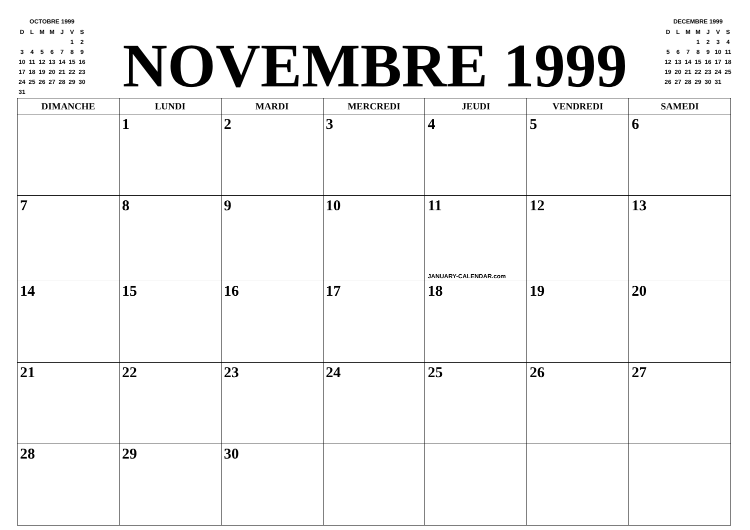OCTOBRE 1999
| D | L | M | M | J | V | S |
| | | | | | 1 | 2 |
| 3 | 4 | 5 | 6 | 7 | 8 | 9 |
| 10 | 11 | 12 | 13 | 14 | 15 | 16 |
| 17 | 18 | 19 | 20 | 21 | 22 | 23 |
| 24 | 25 | 26 | 27 | 28 | 29 | 30 |
| 31 | | | | | | |
NOVEMBRE 1999
DECEMBRE 1999
| D | L | M | M | J | V | S |
| | | | 1 | 2 | 3 | 4 |
| 5 | 6 | 7 | 8 | 9 | 10 | 11 |
| 12 | 13 | 14 | 15 | 16 | 17 | 18 |
| 19 | 20 | 21 | 22 | 23 | 24 | 25 |
| 26 | 27 | 28 | 29 | 30 | 31 | |
| DIMANCHE | LUNDI | MARDI | MERCREDI | JEUDI | VENDREDI | SAMEDI |
| --- | --- | --- | --- | --- | --- | --- |
| | 1 | 2 | 3 | 4 | 5 | 6 |
| 7 | 8 | 9 | 10 | 11 JANUARY-CALENDAR.com | 12 | 13 |
| 14 | 15 | 16 | 17 | 18 | 19 | 20 |
| 21 | 22 | 23 | 24 | 25 | 26 | 27 |
| 28 | 29 | 30 | | | | |